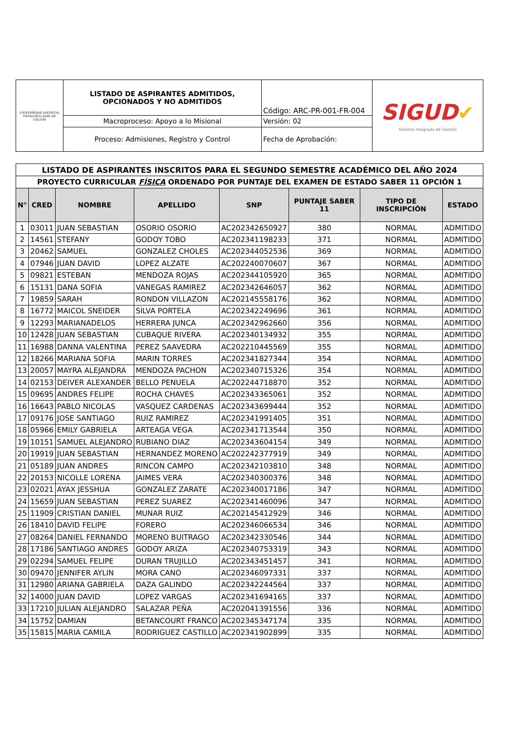| UNIVERSIDAD DISTRITAL FRANCISCO JOSÉ DE CALDAS | LISTADO DE ASPIRANTES ADMITIDOS, OPCIONADOS Y NO ADMITIDOS | Código: ARC-PR-001-FR-004 | SIGUD ✔ Sistema Integrado de Gestión |
| | Macroproceso: Apoyo a lo Misional | Versión: 02 | |
| | Proceso: Admisiones, Registro y Control | Fecha de Aprobación: | |
| LISTADO DE ASPIRANTES INSCRITOS PARA EL SEGUNDO SEMESTRE ACADÉMICO DEL AÑO 2024 | | | | | | | |
| PROYECTO CURRICULAR FÍSICA ORDENADO POR PUNTAJE DEL EXAMEN DE ESTADO SABER 11 OPCIÓN 1 | | | | | | | |
| N° | CRED | NOMBRE | APELLIDO | SNP | PUNTAJE SABER 11 | TIPO DE INSCRIPCIÓN | ESTADO |
| 1 | 03011 | JUAN SEBASTIAN | OSORIO OSORIO | AC202342650927 | 380 | NORMAL | ADMITIDO |
| 2 | 14561 | STEFANY | GODOY TOBO | AC202341198233 | 371 | NORMAL | ADMITIDO |
| 3 | 20462 | SAMUEL | GONZALEZ CHOLES | AC202344052536 | 369 | NORMAL | ADMITIDO |
| 4 | 07946 | JUAN DAVID | LOPEZ ALZATE | AC202240070607 | 367 | NORMAL | ADMITIDO |
| 5 | 09821 | ESTEBAN | MENDOZA ROJAS | AC202344105920 | 365 | NORMAL | ADMITIDO |
| 6 | 15131 | DANA SOFIA | VANEGAS RAMIREZ | AC202342646057 | 362 | NORMAL | ADMITIDO |
| 7 | 19859 | SARAH | RONDON VILLAZON | AC202145558176 | 362 | NORMAL | ADMITIDO |
| 8 | 16772 | MAICOL SNEIDER | SILVA PORTELA | AC202342249696 | 361 | NORMAL | ADMITIDO |
| 9 | 12293 | MARIANADELOS | HERRERA JUNCA | AC202342962660 | 356 | NORMAL | ADMITIDO |
| 10 | 12428 | JUAN SEBASTIAN | CUBAQUE RIVERA | AC202340134932 | 355 | NORMAL | ADMITIDO |
| 11 | 16988 | DANNA VALENTINA | PEREZ SAAVEDRA | AC202210445569 | 355 | NORMAL | ADMITIDO |
| 12 | 18266 | MARIANA SOFIA | MARIN TORRES | AC202341827344 | 354 | NORMAL | ADMITIDO |
| 13 | 20057 | MAYRA ALEJANDRA | MENDOZA PACHON | AC202340715326 | 354 | NORMAL | ADMITIDO |
| 14 | 02153 | DEIVER ALEXANDER | BELLO PENUELA | AC202244718870 | 352 | NORMAL | ADMITIDO |
| 15 | 09695 | ANDRES FELIPE | ROCHA CHAVES | AC202343365061 | 352 | NORMAL | ADMITIDO |
| 16 | 16643 | PABLO NICOLAS | VASQUEZ CARDENAS | AC202343699444 | 352 | NORMAL | ADMITIDO |
| 17 | 09176 | JOSE SANTIAGO | RUIZ RAMIREZ | AC202341991405 | 351 | NORMAL | ADMITIDO |
| 18 | 05966 | EMILY GABRIELA | ARTEAGA VEGA | AC202341713544 | 350 | NORMAL | ADMITIDO |
| 19 | 10151 | SAMUEL ALEJANDRO | RUBIANO DIAZ | AC202343604154 | 349 | NORMAL | ADMITIDO |
| 20 | 19919 | JUAN SEBASTIAN | HERNANDEZ MORENO | AC202242377919 | 349 | NORMAL | ADMITIDO |
| 21 | 05189 | JUAN ANDRES | RINCON CAMPO | AC202342103810 | 348 | NORMAL | ADMITIDO |
| 22 | 20153 | NICOLLE LORENA | JAIMES VERA | AC202340300376 | 348 | NORMAL | ADMITIDO |
| 23 | 02021 | AYAX JESSHUA | GONZALEZ ZARATE | AC202340017186 | 347 | NORMAL | ADMITIDO |
| 24 | 15659 | JUAN SEBASTIAN | PEREZ SUAREZ | AC202341460096 | 347 | NORMAL | ADMITIDO |
| 25 | 11909 | CRISTIAN DANIEL | MUNAR RUIZ | AC202145412929 | 346 | NORMAL | ADMITIDO |
| 26 | 18410 | DAVID FELIPE | FORERO | AC202346066534 | 346 | NORMAL | ADMITIDO |
| 27 | 08264 | DANIEL FERNANDO | MORENO BUITRAGO | AC202342330546 | 344 | NORMAL | ADMITIDO |
| 28 | 17186 | SANTIAGO ANDRES | GODOY ARIZA | AC202340753319 | 343 | NORMAL | ADMITIDO |
| 29 | 02294 | SAMUEL FELIPE | DURAN TRUJILLO | AC202343451457 | 341 | NORMAL | ADMITIDO |
| 30 | 09470 | JENNIFER AYLIN | MORA CANO | AC202346097331 | 337 | NORMAL | ADMITIDO |
| 31 | 12980 | ARIANA GABRIELA | DAZA GALINDO | AC202342244564 | 337 | NORMAL | ADMITIDO |
| 32 | 14000 | JUAN DAVID | LOPEZ VARGAS | AC202341694165 | 337 | NORMAL | ADMITIDO |
| 33 | 17210 | JULIAN ALEJANDRO | SALAZAR PEÑA | AC202041391556 | 336 | NORMAL | ADMITIDO |
| 34 | 15752 | DAMIAN | BETANCOURT FRANCO | AC202345347174 | 335 | NORMAL | ADMITIDO |
| 35 | 15815 | MARIA CAMILA | RODRIGUEZ CASTILLO | AC202341902899 | 335 | NORMAL | ADMITIDO |